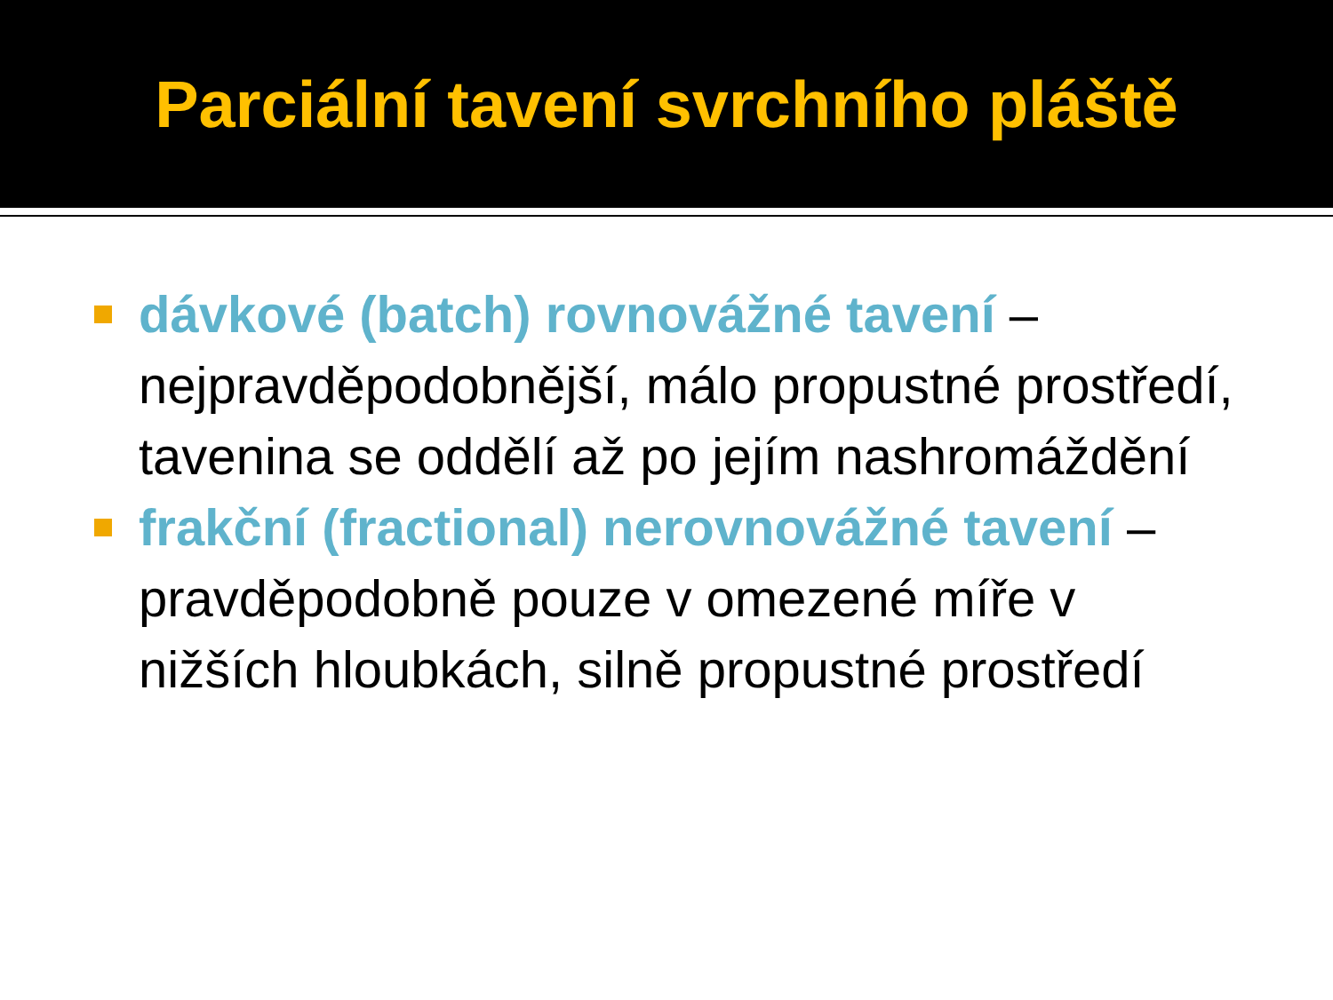Parciální tavení svrchního pláště
dávkové (batch) rovnovážné tavení – nejpravděpodobnější, málo propustné prostředí, tavenina se oddělí až po jejím nashromáždění
frakční (fractional) nerovnovážné tavení – pravděpodobně pouze v omezené míře v nižších hloubkách, silně propustné prostředí